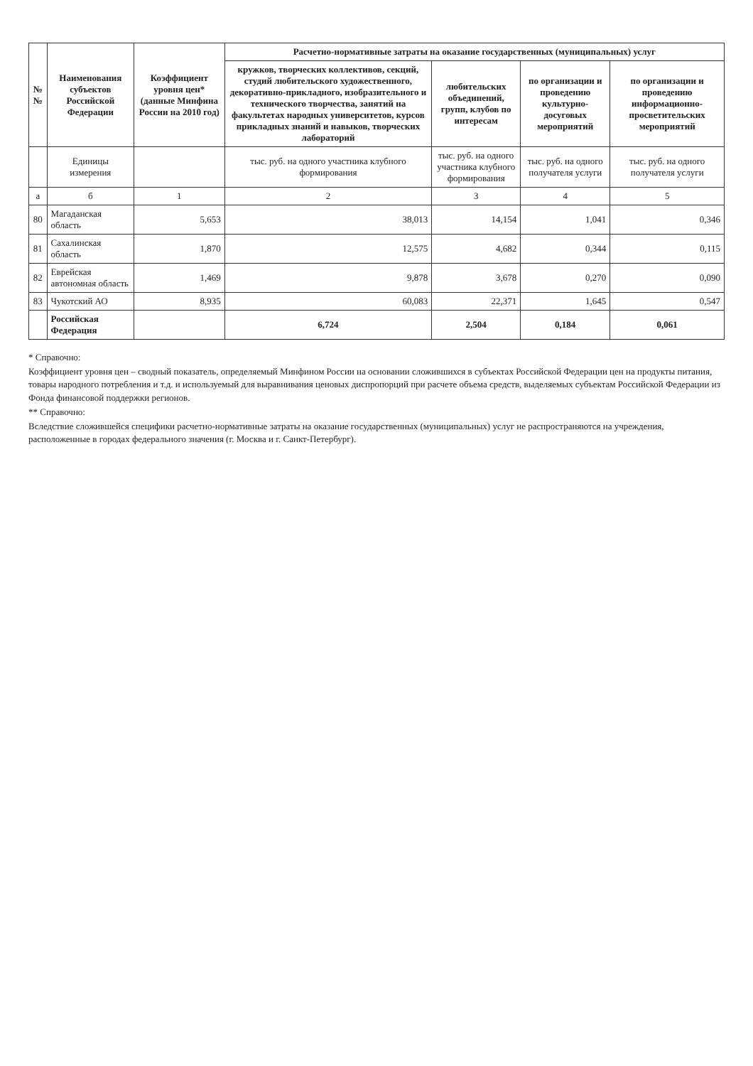| №№ | Наименования субъектов Российской Федерации | Коэффициент уровня цен* (данные Минфина России на 2010 год) | Расчетно-нормативные затраты на оказание государственных (муниципальных) услуг | | | |
| --- | --- | --- | --- | --- | --- | --- |
| | | | кружков, творческих коллективов, секций, студий любительского художественного, декоративно-прикладного, изобразительного и технического творчества, занятий на факультетах народных университетов, курсов прикладных знаний и навыков, творческих лабораторий | любительских объединений, групп, клубов по интересам | по организации и проведению культурно-досуговых мероприятий | по организации и проведению информационно-просветительских мероприятий |
| | Единицы измерения | | тыс. руб. на одного участника клубного формирования | тыс. руб. на одного участника клубного формирования | тыс. руб. на одного получателя услуги | тыс. руб. на одного получателя услуги |
| а | б | 1 | 2 | 3 | 4 | 5 |
| 80 | Магаданская область | 5,653 | 38,013 | 14,154 | 1,041 | 0,346 |
| 81 | Сахалинская область | 1,870 | 12,575 | 4,682 | 0,344 | 0,115 |
| 82 | Еврейская автономная область | 1,469 | 9,878 | 3,678 | 0,270 | 0,090 |
| 83 | Чукотский АО | 8,935 | 60,083 | 22,371 | 1,645 | 0,547 |
| | Российская Федерация | | 6,724 | 2,504 | 0,184 | 0,061 |
* Справочно:
Коэффициент уровня цен – сводный показатель, определяемый Минфином России на основании сложившихся в субъектах Российской Федерации цен на продукты питания, товары народного потребления и т.д. и используемый для выравнивания ценовых диспропорций при расчете объема средств, выделяемых субъектам Российской Федерации из Фонда финансовой поддержки регионов.
** Справочно:
Вследствие сложившейся специфики расчетно-нормативные затраты на оказание государственных (муниципальных) услуг не распространяются на учреждения, расположенные в городах федерального значения (г. Москва и г. Санкт-Петербург).